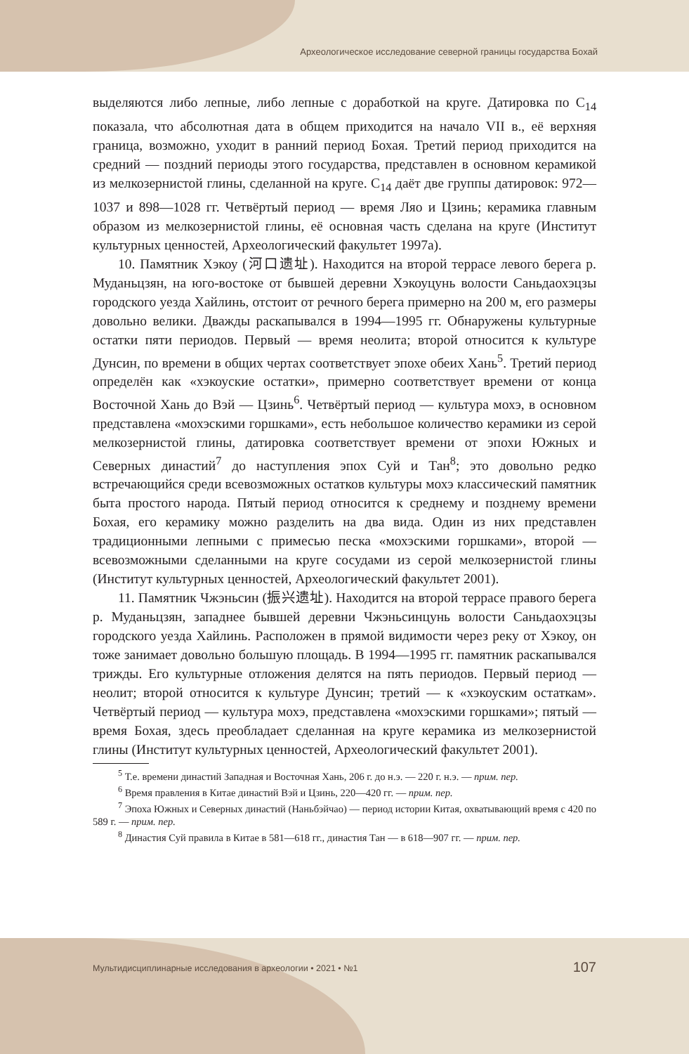Археологическое исследование северной границы государства Бохай
выделяются либо лепные, либо лепные с доработкой на круге. Датировка по C<sub>14</sub> показала, что абсолютная дата в общем приходится на начало VII в., её верхняя граница, возможно, уходит в ранний период Бохая. Третий период приходится на средний — поздний периоды этого государства, представлен в основном керамикой из мелкозернистой глины, сделанной на круге. C<sub>14</sub> даёт две группы датировок: 972—1037 и 898—1028 гг. Четвёртый период — время Ляо и Цзинь; керамика главным образом из мелкозернистой глины, её основная часть сделана на круге (Институт культурных ценностей, Археологический факультет 1997а).
10. Памятник Хэкоу (河口遗址). Находится на второй террасе левого берега р. Муданьцзян, на юго-востоке от бывшей деревни Хэкоуцунь волости Саньдаохэцзы городского уезда Хайлинь, отстоит от речного берега примерно на 200 м, его размеры довольно велики. Дважды раскапывался в 1994—1995 гг. Обнаружены культурные остатки пяти периодов. Первый — время неолита; второй относится к культуре Дунсин, по времени в общих чертах соответствует эпохе обеих Хань<sup>5</sup>. Третий период определён как «хэкоуские остатки», примерно соответствует времени от конца Восточной Хань до Вэй — Цзинь<sup>6</sup>. Четвёртый период — культура мохэ, в основном представлена «мохэскими горшками», есть небольшое количество керамики из серой мелкозернистой глины, датировка соответствует времени от эпохи Южных и Северных династий<sup>7</sup> до наступления эпох Суй и Тан<sup>8</sup>; это довольно редко встречающийся среди всевозможных остатков культуры мохэ классический памятник быта простого народа. Пятый период относится к среднему и позднему времени Бохая, его керамику можно разделить на два вида. Один из них представлен традиционными лепными с примесью песка «мохэскими горшками», второй — всевозможными сделанными на круге сосудами из серой мелкозернистой глины (Институт культурных ценностей, Археологический факультет 2001).
11. Памятник Чжэньсин (振兴遗址). Находится на второй террасе правого берега р. Муданьцзян, западнее бывшей деревни Чжэньсинцунь волости Саньдаохэцзы городского уезда Хайлинь. Расположен в прямой видимости через реку от Хэкоу, он тоже занимает довольно большую площадь. В 1994—1995 гг. памятник раскапывался трижды. Его культурные отложения делятся на пять периодов. Первый период — неолит; второй относится к культуре Дунсин; третий — к «хэкоуским остаткам». Четвёртый период — культура мохэ, представлена «мохэскими горшками»; пятый — время Бохая, здесь преобладает сделанная на круге керамика из мелкозернистой глины (Институт культурных ценностей, Археологический факультет 2001).
<sup>5</sup> Т.е. времени династий Западная и Восточная Хань, 206 г. до н.э. — 220 г. н.э. — прим. пер.
<sup>6</sup> Время правления в Китае династий Вэй и Цзинь, 220—420 гг. — прим. пер.
<sup>7</sup> Эпоха Южных и Северных династий (Наньбэйчао) — период истории Китая, охватывающий время с 420 по 589 г. — прим. пер.
<sup>8</sup> Династия Суй правила в Китае в 581—618 гг., династия Тан — в 618—907 гг. — прим. пер.
Мультидисциплинарные исследования в археологии • 2021 • №1 107